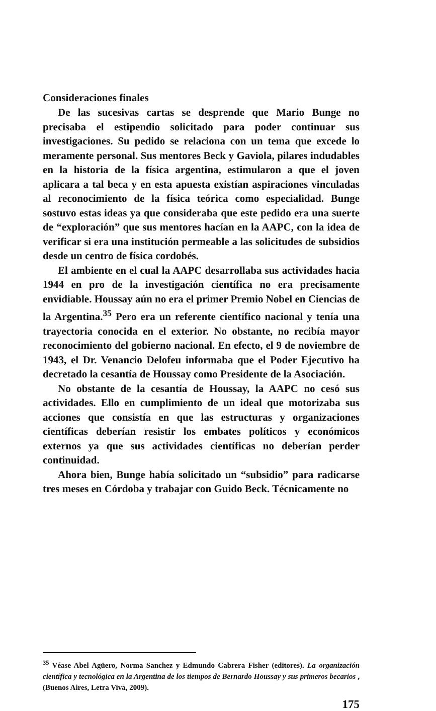Consideraciones finales
De las sucesivas cartas se desprende que Mario Bunge no precisaba el estipendio solicitado para poder continuar sus investigaciones. Su pedido se relaciona con un tema que excede lo meramente personal. Sus mentores Beck y Gaviola, pilares indudables en la historia de la física argentina, estimularon a que el joven aplicara a tal beca y en esta apuesta existían aspiraciones vinculadas al reconocimiento de la física teórica como especialidad. Bunge sostuvo estas ideas ya que consideraba que este pedido era una suerte de “exploración” que sus mentores hacían en la AAPC, con la idea de verificar si era una institución permeable a las solicitudes de subsidios desde un centro de física cordobés.
El ambiente en el cual la AAPC desarrollaba sus actividades hacia 1944 en pro de la investigación científica no era precisamente envidiable. Houssay aún no era el primer Premio Nobel en Ciencias de la Argentina.<sup>35</sup> Pero era un referente científico nacional y tenía una trayectoria conocida en el exterior. No obstante, no recibía mayor reconocimiento del gobierno nacional. En efecto, el 9 de noviembre de 1943, el Dr. Venancio Delofeu informaba que el Poder Ejecutivo ha decretado la cesantía de Houssay como Presidente de la Asociación.
No obstante de la cesantía de Houssay, la AAPC no cesó sus actividades. Ello en cumplimiento de un ideal que motorizaba sus acciones que consistía en que las estructuras y organizaciones científicas deberían resistir los embates políticos y económicos externos ya que sus actividades científicas no deberían perder continuidad.
Ahora bien, Bunge había solicitado un “subsidio” para radicarse tres meses en Córdoba y trabajar con Guido Beck. Técnicamente no
<sup>35</sup> Véase Abel Agüero, Norma Sanchez y Edmundo Cabrera Fisher (editores). La organización científica y tecnológica en la Argentina de los tiempos de Bernardo Houssay y sus primeros becarios , (Buenos Aires, Letra Viva, 2009).
175